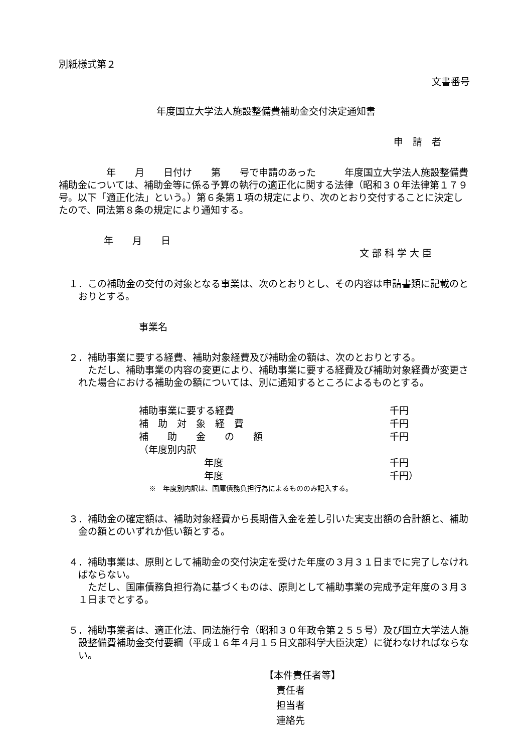別紙様式第２
文書番号
年度国立大学法人施設整備費補助金交付決定通知書
申　請　者
　　　　　年　　月　　日付け　　第　　号で申請のあった　　　年度国立大学法人施設整備費補助金については、補助金等に係る予算の執行の適正化に関する法律（昭和３０年法律第１７９号。以下「適正化法」という。）第６条第１項の規定により、次のとおり交付することに決定したので、同法第８条の規定により通知する。
年　　月　　日
文 部 科 学 大 臣
１．この補助金の交付の対象となる事業は、次のとおりとし、その内容は申請書類に記載のとおりとする。
事業名
２．補助事業に要する経費、補助対象経費及び補助金の額は、次のとおりとする。
ただし、補助事業の内容の変更により、補助事業に要する経費及び補助対象経費が変更された場合における補助金の額については、別に通知するところによるものとする。
| 補助事業に要する経費 | 千円 |
| 補 助 対 象 経 費 | 千円 |
| 補 助 金 の 額 | 千円 |
| （年度別内訳 | |
| 年度 | 千円 |
| 年度 | 千円） |
※　年度別内訳は、国庫債務負担行為によるもののみ記入する。
３．補助金の確定額は、補助対象経費から長期借入金を差し引いた実支出額の合計額と、補助金の額とのいずれか低い額とする。
４．補助事業は、原則として補助金の交付決定を受けた年度の３月３１日までに完了しなければならない。
ただし、国庫債務負担行為に基づくものは、原則として補助事業の完成予定年度の３月３１日までとする。
５．補助事業者は、適正化法、同法施行令（昭和３０年政令第２５５号）及び国立大学法人施設整備費補助金交付要綱（平成１６年４月１５日文部科学大臣決定）に従わなければならない。
【本件責任者等】
責任者
担当者
連絡先